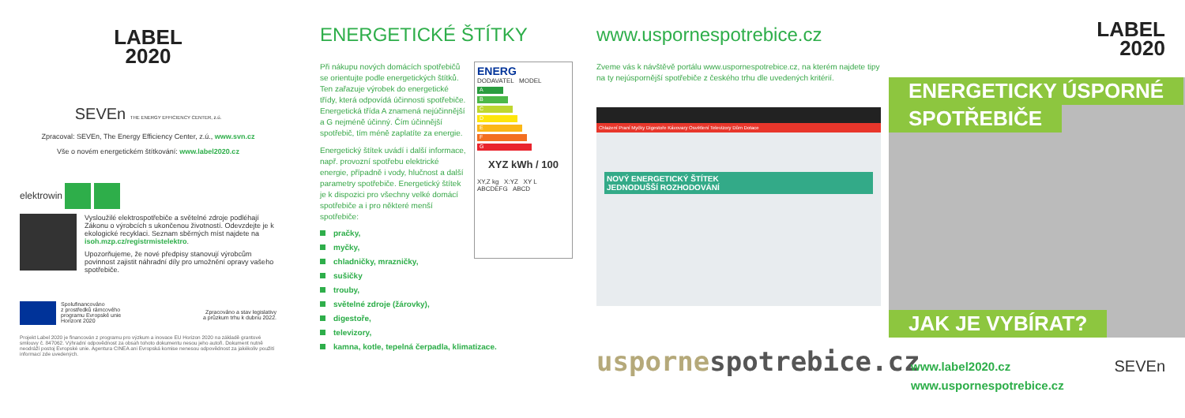LABEL
2020
SEVEn THE ENERGY EFFICIENCY CENTER, z.ú.
Zpracoval: SEVEn, The Energy Efficiency Center, z.ú., www.svn.cz
Vše o novém energetickém štítkování: www.label2020.cz
elektrowin
Vysloužilé elektrospotřebiče a světelné zdroje podléhají Zákonu o výrobcích s ukončenou životností. Odevzdejte je k ekologické recyklaci. Seznam sběrných míst najdete na isoh.mzp.cz/registrmistelektro.
Upozorňujeme, že nové předpisy stanovují výrobcům povinnost zajistit náhradní díly pro umožnění opravy vašeho spotřebiče.
Spolufinancováno
z prostředků rámcového
programu Evropské unie
Horizont 2020
Zpracováno a stav legislativy
a průzkum trhu k dubnu 2022.
Projekt Label 2020 je financován z programu pro výzkum a inovace EU Horizon 2020 na základě grantové smlouvy č. 847062. Výhradní odpovědnost za obsah tohoto dokumentu nesou jeho autoři. Dokument nutně neodráží postoj Evropské unie. Agentura CINEA ani Evropská komise nenesou odpovědnost za jakékoliv použití informací zde uvedených.
ENERGETICKÉ ŠTÍTKY
ENERG
DODAVATEL MODEL
A
B
C
D
E
F
G
XYZ kWh / 100
XY,Z kg X:YZ XY L
ABCDEFG ABCD
Při nákupu nových domácích spotřebičů se orientujte podle energetických štítků. Ten zařazuje výrobek do energetické třídy, která odpovídá účinnosti spotřebiče. Energetická třída A znamená nejúčinnější a G nejméně účinný. Čím účinnější spotřebič, tím méně zaplatíte za energie.
Energetický štítek uvádí i další informace, např. provozní spotřebu elektrické energie, případně i vody, hlučnost a další parametry spotřebiče. Energetický štítek je k dispozici pro všechny velké domácí spotřebiče a i pro některé menší spotřebiče:
pračky,
myčky,
chladničky, mrazničky,
sušičky
trouby,
světelné zdroje (žárovky),
digestoře,
televizory,
kamna, kotle, tepelná čerpadla, klimatizace.
www.uspornespotrebice.cz
Zveme vás k návštěvě portálu www.uspornespotrebice.cz, na kterém najdete tipy na ty nejúspornější spotřebiče z českého trhu dle uvedených kritérií.
Chlazení Praní Myčky Digestoře Kávovary Osvětlení Televizory Dům Dotace
NOVÝ ENERGETICKÝ ŠTÍTEK
JEDNODUŠŠÍ ROZHODOVÁNÍ
usporne spotrebice.cz
LABEL
2020
ENERGETICKY ÚSPORNÉ
SPOTŘEBIČE
JAK JE VYBÍRAT?
www.label2020.cz
www.uspornespotrebice.cz
SEVEn